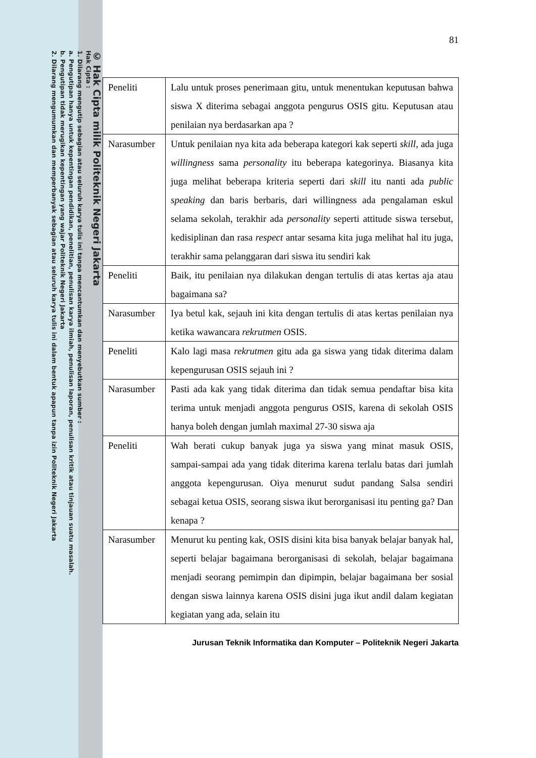© Hak Cipta milik Politeknik Negeri Jakarta
Hak Cipta :
1. Dilarang mengutip sebagian atau seluruh karya tulis ini tanpa mencantumkan dan menyebutkan sumber :
a. Pengutipan hanya untuk kepentingan pendidikan, penelitian, penulisan karya ilmiah, penulisan laporan, penulisan kritik atau tinjauan suatu masalah.
b. Pengutipan tidak merugikan kepentingan yang wajar Politeknik Negeri Jakarta
2. Dilarang mengumumkan dan memperbanyak sebagian atau seluruh karya tulis ini dalam bentuk apapun tanpa izin Politeknik Negeri Jakarta
81
| Peneliti | Lalu untuk proses penerimaan gitu, untuk menentukan keputusan bahwa siswa X diterima sebagai anggota pengurus OSIS gitu. Keputusan atau penilaian nya berdasarkan apa ? |
| Narasumber | Untuk penilaian nya kita ada beberapa kategori kak seperti skill , ada juga willingness sama personality itu beberapa kategorinya. Biasanya kita juga melihat beberapa kriteria seperti dari skill itu nanti ada public speaking dan baris berbaris, dari willingness ada pengalaman eskul selama sekolah, terakhir ada personality seperti attitude siswa tersebut, kedisiplinan dan rasa respect antar sesama kita juga melihat hal itu juga, terakhir sama pelanggaran dari siswa itu sendiri kak |
| Peneliti | Baik, itu penilaian nya dilakukan dengan tertulis di atas kertas aja atau bagaimana sa? |
| Narasumber | Iya betul kak, sejauh ini kita dengan tertulis di atas kertas penilaian nya ketika wawancara rekrutmen OSIS. |
| Peneliti | Kalo lagi masa rekrutmen gitu ada ga siswa yang tidak diterima dalam kepengurusan OSIS sejauh ini ? |
| Narasumber | Pasti ada kak yang tidak diterima dan tidak semua pendaftar bisa kita terima untuk menjadi anggota pengurus OSIS, karena di sekolah OSIS hanya boleh dengan jumlah maximal 27-30 siswa aja |
| Peneliti | Wah berati cukup banyak juga ya siswa yang minat masuk OSIS, sampai-sampai ada yang tidak diterima karena terlalu batas dari jumlah anggota kepengurusan. Oiya menurut sudut pandang Salsa sendiri sebagai ketua OSIS, seorang siswa ikut berorganisasi itu penting ga? Dan kenapa ? |
| Narasumber | Menurut ku penting kak, OSIS disini kita bisa banyak belajar banyak hal, seperti belajar bagaimana berorganisasi di sekolah, belajar bagaimana menjadi seorang pemimpin dan dipimpin, belajar bagaimana ber sosial dengan siswa lainnya karena OSIS disini juga ikut andil dalam kegiatan kegiatan yang ada, selain itu |
Jurusan Teknik Informatika dan Komputer – Politeknik Negeri Jakarta